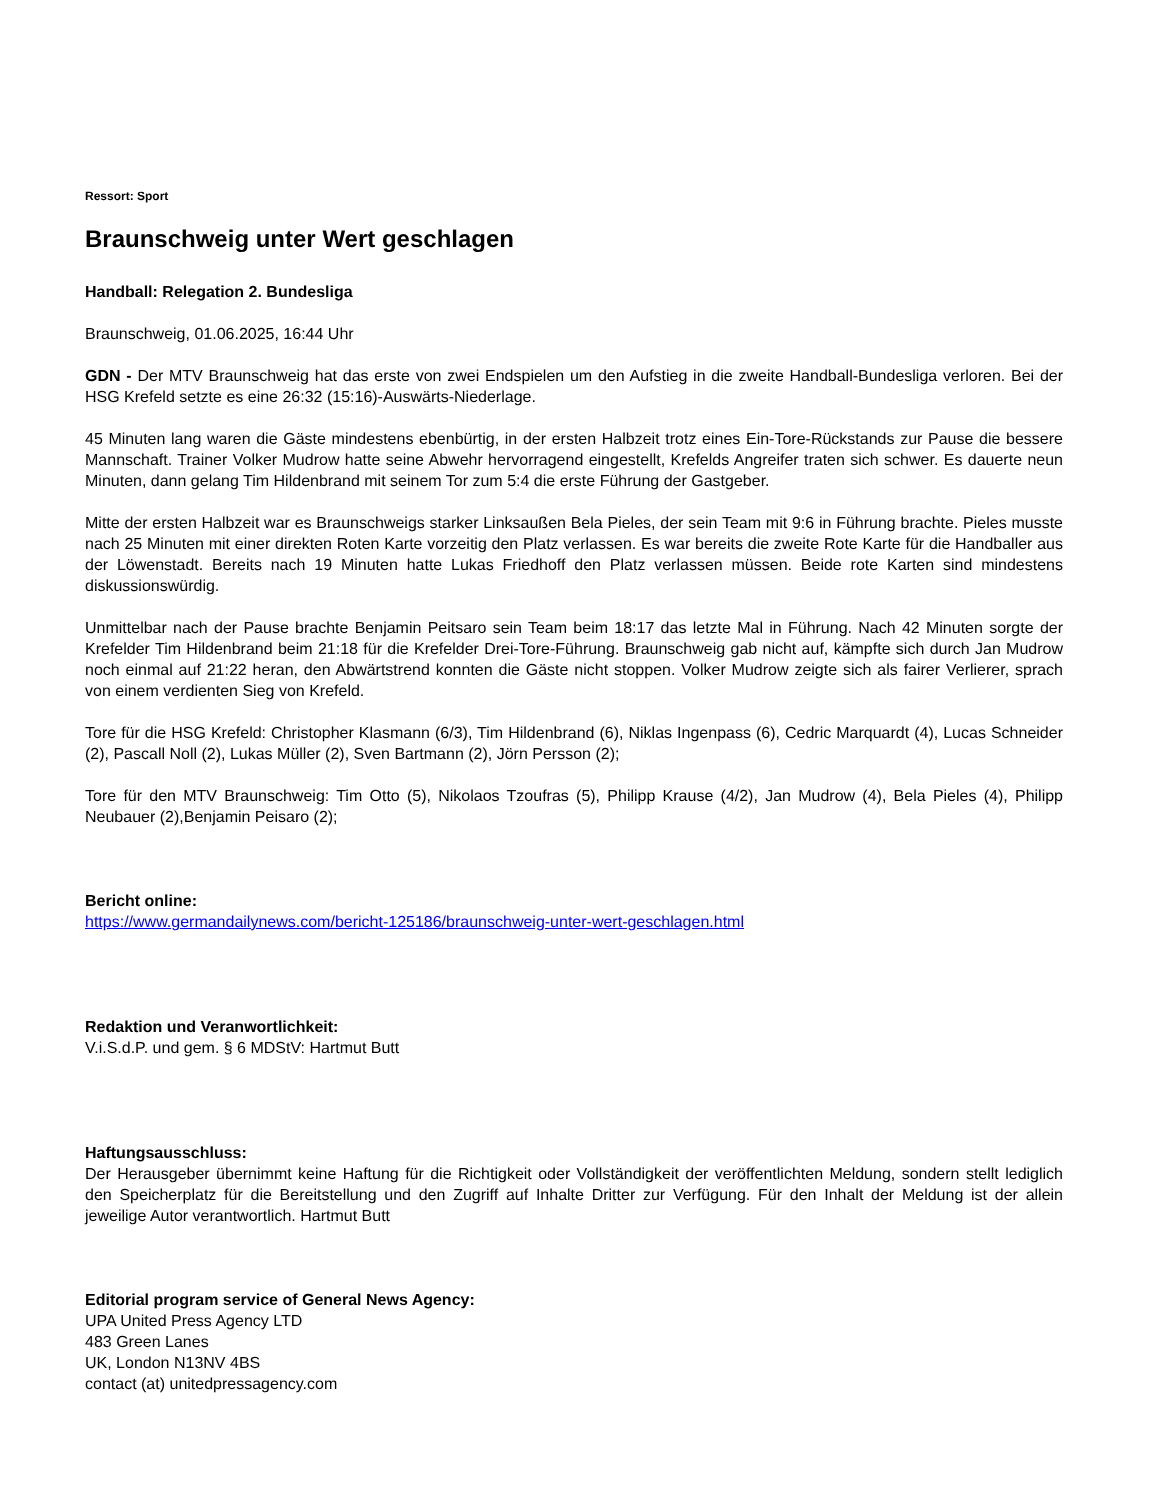Ressort: Sport
Braunschweig unter Wert geschlagen
Handball: Relegation 2. Bundesliga
Braunschweig, 01.06.2025, 16:44 Uhr
GDN - Der MTV Braunschweig hat das erste von zwei Endspielen um den Aufstieg in die zweite Handball-Bundesliga verloren. Bei der HSG Krefeld setzte es eine 26:32 (15:16)-Auswärts-Niederlage.
45 Minuten lang waren die Gäste mindestens ebenbürtig, in der ersten Halbzeit trotz eines Ein-Tore-Rückstands zur Pause die bessere Mannschaft. Trainer Volker Mudrow hatte seine Abwehr hervorragend eingestellt, Krefelds Angreifer traten sich schwer. Es dauerte neun Minuten, dann gelang Tim Hildenbrand mit seinem Tor zum 5:4 die erste Führung der Gastgeber.
Mitte der ersten Halbzeit war es Braunschweigs starker Linksaußen Bela Pieles, der sein Team mit 9:6 in Führung brachte. Pieles musste nach 25 Minuten mit einer direkten Roten Karte vorzeitig den Platz verlassen. Es war bereits die zweite Rote Karte für die Handballer aus der Löwenstadt. Bereits nach 19 Minuten hatte Lukas Friedhoff den Platz verlassen müssen. Beide rote Karten sind mindestens diskussionswürdig.
Unmittelbar nach der Pause brachte Benjamin Peitsaro sein Team beim 18:17 das letzte Mal in Führung. Nach 42 Minuten sorgte der Krefelder Tim Hildenbrand beim 21:18 für die Krefelder Drei-Tore-Führung. Braunschweig gab nicht auf, kämpfte sich durch Jan Mudrow noch einmal auf 21:22 heran, den Abwärtstrend konnten die Gäste nicht stoppen. Volker Mudrow zeigte sich als fairer Verlierer, sprach von einem verdienten Sieg von Krefeld.
Tore für die HSG Krefeld: Christopher Klasmann (6/3), Tim Hildenbrand (6), Niklas Ingenpass (6), Cedric Marquardt (4), Lucas Schneider (2), Pascall Noll (2), Lukas Müller (2), Sven Bartmann (2), Jörn Persson (2);
Tore für den MTV Braunschweig: Tim Otto (5), Nikolaos Tzoufras (5), Philipp Krause (4/2), Jan Mudrow (4), Bela Pieles (4), Philipp Neubauer (2),Benjamin Peisaro (2);
Bericht online:
https://www.germandailynews.com/bericht-125186/braunschweig-unter-wert-geschlagen.html
Redaktion und Veranwortlichkeit:
V.i.S.d.P. und gem. § 6 MDStV: Hartmut Butt
Haftungsausschluss:
Der Herausgeber übernimmt keine Haftung für die Richtigkeit oder Vollständigkeit der veröffentlichten Meldung, sondern stellt lediglich den Speicherplatz für die Bereitstellung und den Zugriff auf Inhalte Dritter zur Verfügung. Für den Inhalt der Meldung ist der allein jeweilige Autor verantwortlich. Hartmut Butt
Editorial program service of General News Agency:
UPA United Press Agency LTD
483 Green Lanes
UK, London N13NV 4BS
contact (at) unitedpressagency.com